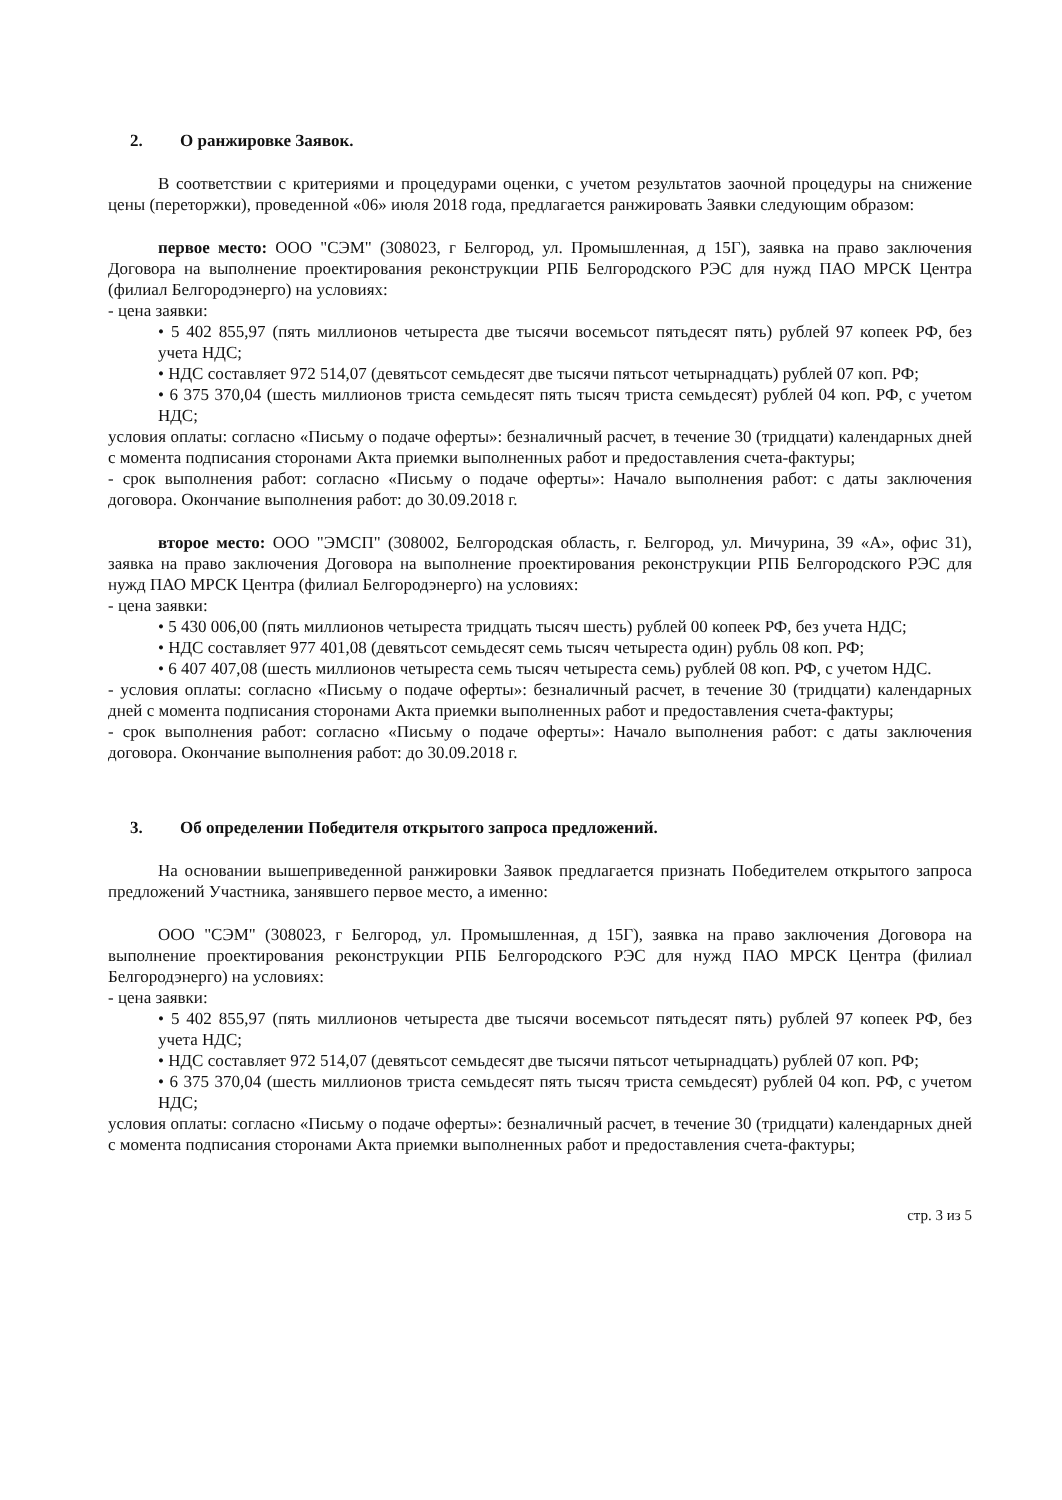2. О ранжировке Заявок.
В соответствии с критериями и процедурами оценки, с учетом результатов заочной процедуры на снижение цены (переторжки), проведенной «06» июля 2018 года, предлагается ранжировать Заявки следующим образом:
первое место: ООО "СЭМ" (308023, г Белгород, ул. Промышленная, д 15Г), заявка на право заключения Договора на выполнение проектирования реконструкции РПБ Белгородского РЭС для нужд ПАО МРСК Центра (филиал Белгородэнерго) на условиях:
- цена заявки:
• 5 402 855,97 (пять миллионов четыреста две тысячи восемьсот пятьдесят пять) рублей 97 копеек РФ, без учета НДС;
• НДС составляет 972 514,07 (девятьсот семьдесят две тысячи пятьсот четырнадцать) рублей 07 коп. РФ;
• 6 375 370,04 (шесть миллионов триста семьдесят пять тысяч триста семьдесят) рублей 04 коп. РФ, с учетом НДС;
условия оплаты: согласно «Письму о подаче оферты»: безналичный расчет, в течение 30 (тридцати) календарных дней с момента подписания сторонами Акта приемки выполненных работ и предоставления счета-фактуры;
- срок выполнения работ: согласно «Письму о подаче оферты»: Начало выполнения работ: с даты заключения договора. Окончание выполнения работ: до 30.09.2018 г.
второе место: ООО "ЭМСП" (308002, Белгородская область, г. Белгород, ул. Мичурина, 39 «А», офис 31), заявка на право заключения Договора на выполнение проектирования реконструкции РПБ Белгородского РЭС для нужд ПАО МРСК Центра (филиал Белгородэнерго) на условиях:
- цена заявки:
• 5 430 006,00 (пять миллионов четыреста тридцать тысяч шесть) рублей 00 копеек РФ, без учета НДС;
• НДС составляет 977 401,08 (девятьсот семьдесят семь тысяч четыреста один) рубль 08 коп. РФ;
• 6 407 407,08 (шесть миллионов четыреста семь тысяч четыреста семь) рублей 08 коп. РФ, с учетом НДС.
- условия оплаты: согласно «Письму о подаче оферты»: безналичный расчет, в течение 30 (тридцати) календарных дней с момента подписания сторонами Акта приемки выполненных работ и предоставления счета-фактуры;
- срок выполнения работ: согласно «Письму о подаче оферты»: Начало выполнения работ: с даты заключения договора. Окончание выполнения работ: до 30.09.2018 г.
3. Об определении Победителя открытого запроса предложений.
На основании вышеприведенной ранжировки Заявок предлагается признать Победителем открытого запроса предложений Участника, занявшего первое место, а именно:
ООО "СЭМ" (308023, г Белгород, ул. Промышленная, д 15Г), заявка на право заключения Договора на выполнение проектирования реконструкции РПБ Белгородского РЭС для нужд ПАО МРСК Центра (филиал Белгородэнерго) на условиях:
- цена заявки:
• 5 402 855,97 (пять миллионов четыреста две тысячи восемьсот пятьдесят пять) рублей 97 копеек РФ, без учета НДС;
• НДС составляет 972 514,07 (девятьсот семьдесят две тысячи пятьсот четырнадцать) рублей 07 коп. РФ;
• 6 375 370,04 (шесть миллионов триста семьдесят пять тысяч триста семьдесят) рублей 04 коп. РФ, с учетом НДС;
условия оплаты: согласно «Письму о подаче оферты»: безналичный расчет, в течение 30 (тридцати) календарных дней с момента подписания сторонами Акта приемки выполненных работ и предоставления счета-фактуры;
стр. 3 из 5